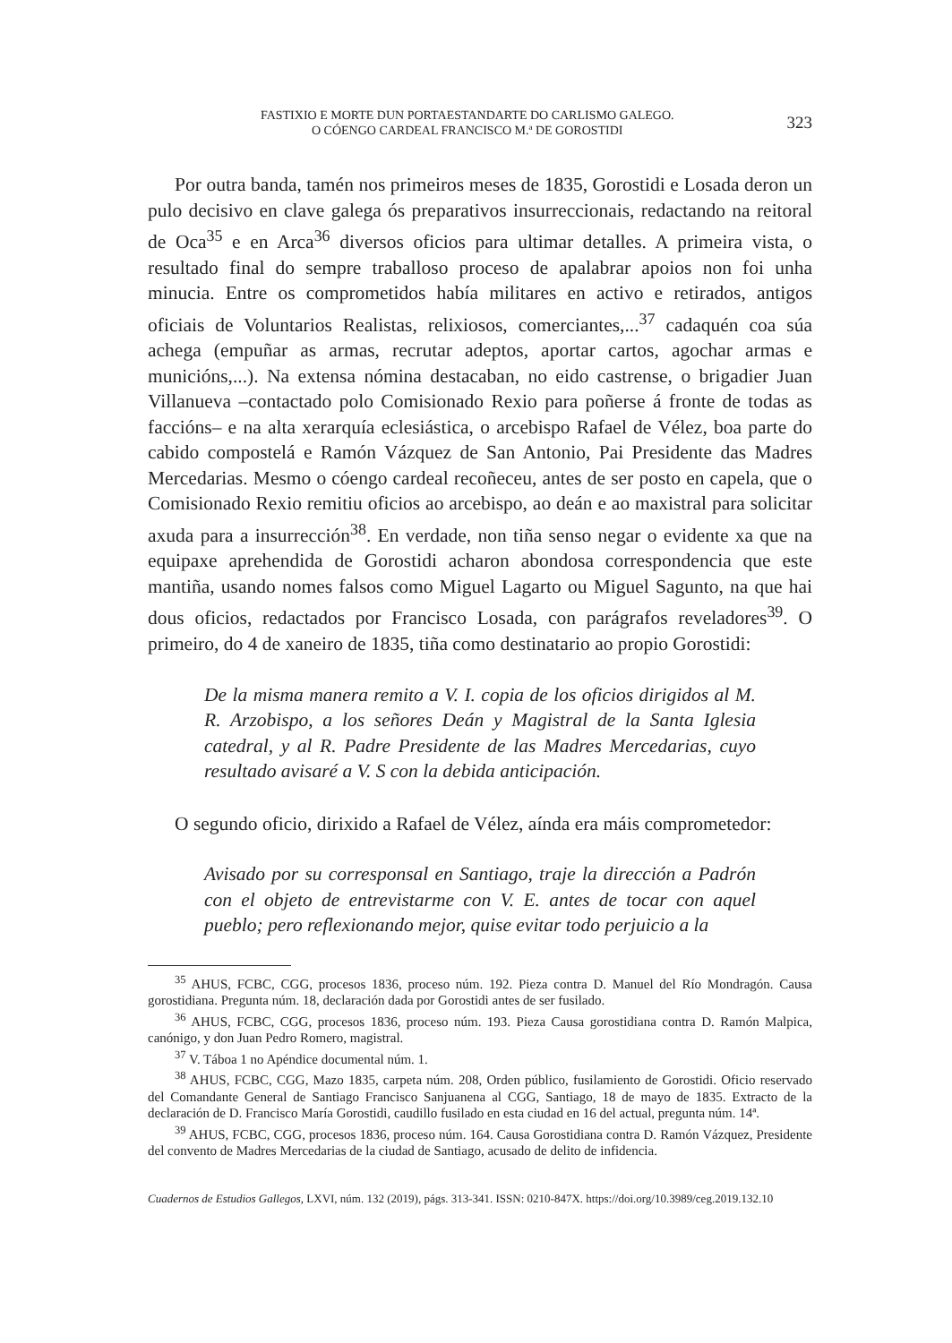FASTIXIO E MORTE DUN PORTAESTANDARTE DO CARLISMO GALEGO.
O CÓENGO CARDEAL FRANCISCO M.ª DE GOROSTIDI
323
Por outra banda, tamén nos primeiros meses de 1835, Gorostidi e Losada deron un pulo decisivo en clave galega ós preparativos insurreccionais, redactando na reitoral de Oca<sup>35</sup> e en Arca<sup>36</sup> diversos oficios para ultimar detalles. A primeira vista, o resultado final do sempre traballoso proceso de apalabrar apoios non foi unha minucia. Entre os comprometidos había militares en activo e retirados, antigos oficiais de Voluntarios Realistas, relixiosos, comerciantes,...<sup>37</sup> cadaquén coa súa achega (empuñar as armas, recrutar adeptos, aportar cartos, agochar armas e municións,...). Na extensa nómina destacaban, no eido castrense, o brigadier Juan Villanueva –contactado polo Comisionado Rexio para poñerse á fronte de todas as faccións– e na alta xerarquía eclesiástica, o arcebispo Rafael de Vélez, boa parte do cabido compostelá e Ramón Vázquez de San Antonio, Pai Presidente das Madres Mercedarias. Mesmo o cóengo cardeal recoñeceu, antes de ser posto en capela, que o Comisionado Rexio remitiu oficios ao arcebispo, ao deán e ao maxistral para solicitar axuda para a insurrección<sup>38</sup>. En verdade, non tiña senso negar o evidente xa que na equipaxe aprehendida de Gorostidi acharon abondosa correspondencia que este mantiña, usando nomes falsos como Miguel Lagarto ou Miguel Sagunto, na que hai dous oficios, redactados por Francisco Losada, con parágrafos reveladores<sup>39</sup>. O primeiro, do 4 de xaneiro de 1835, tiña como destinatario ao propio Gorostidi:
De la misma manera remito a V. I. copia de los oficios dirigidos al M. R. Arzobispo, a los señores Deán y Magistral de la Santa Iglesia catedral, y al R. Padre Presidente de las Madres Mercedarias, cuyo resultado avisaré a V. S con la debida anticipación.
O segundo oficio, dirixido a Rafael de Vélez, aínda era máis comprometedor:
Avisado por su corresponsal en Santiago, traje la dirección a Padrón con el objeto de entrevistarme con V. E. antes de tocar con aquel pueblo; pero reflexionando mejor, quise evitar todo perjuicio a la
<sup>35</sup> AHUS, FCBC, CGG, procesos 1836, proceso núm. 192. Pieza contra D. Manuel del Río Mondragón. Causa gorostidiana. Pregunta núm. 18, declaración dada por Gorostidi antes de ser fusilado.
<sup>36</sup> AHUS, FCBC, CGG, procesos 1836, proceso núm. 193. Pieza Causa gorostidiana contra D. Ramón Malpica, canónigo, y don Juan Pedro Romero, magistral.
<sup>37</sup> V. Táboa 1 no Apéndice documental núm. 1.
<sup>38</sup> AHUS, FCBC, CGG, Mazo 1835, carpeta núm. 208, Orden público, fusilamiento de Gorostidi. Oficio reservado del Comandante General de Santiago Francisco Sanjuanena al CGG, Santiago, 18 de mayo de 1835. Extracto de la declaración de D. Francisco María Gorostidi, caudillo fusilado en esta ciudad en 16 del actual, pregunta núm. 14ª.
<sup>39</sup> AHUS, FCBC, CGG, procesos 1836, proceso núm. 164. Causa Gorostidiana contra D. Ramón Vázquez, Presidente del convento de Madres Mercedarias de la ciudad de Santiago, acusado de delito de infidencia.
Cuadernos de Estudios Gallegos, LXVI, núm. 132 (2019), págs. 313-341. ISSN: 0210-847X. https://doi.org/10.3989/ceg.2019.132.10